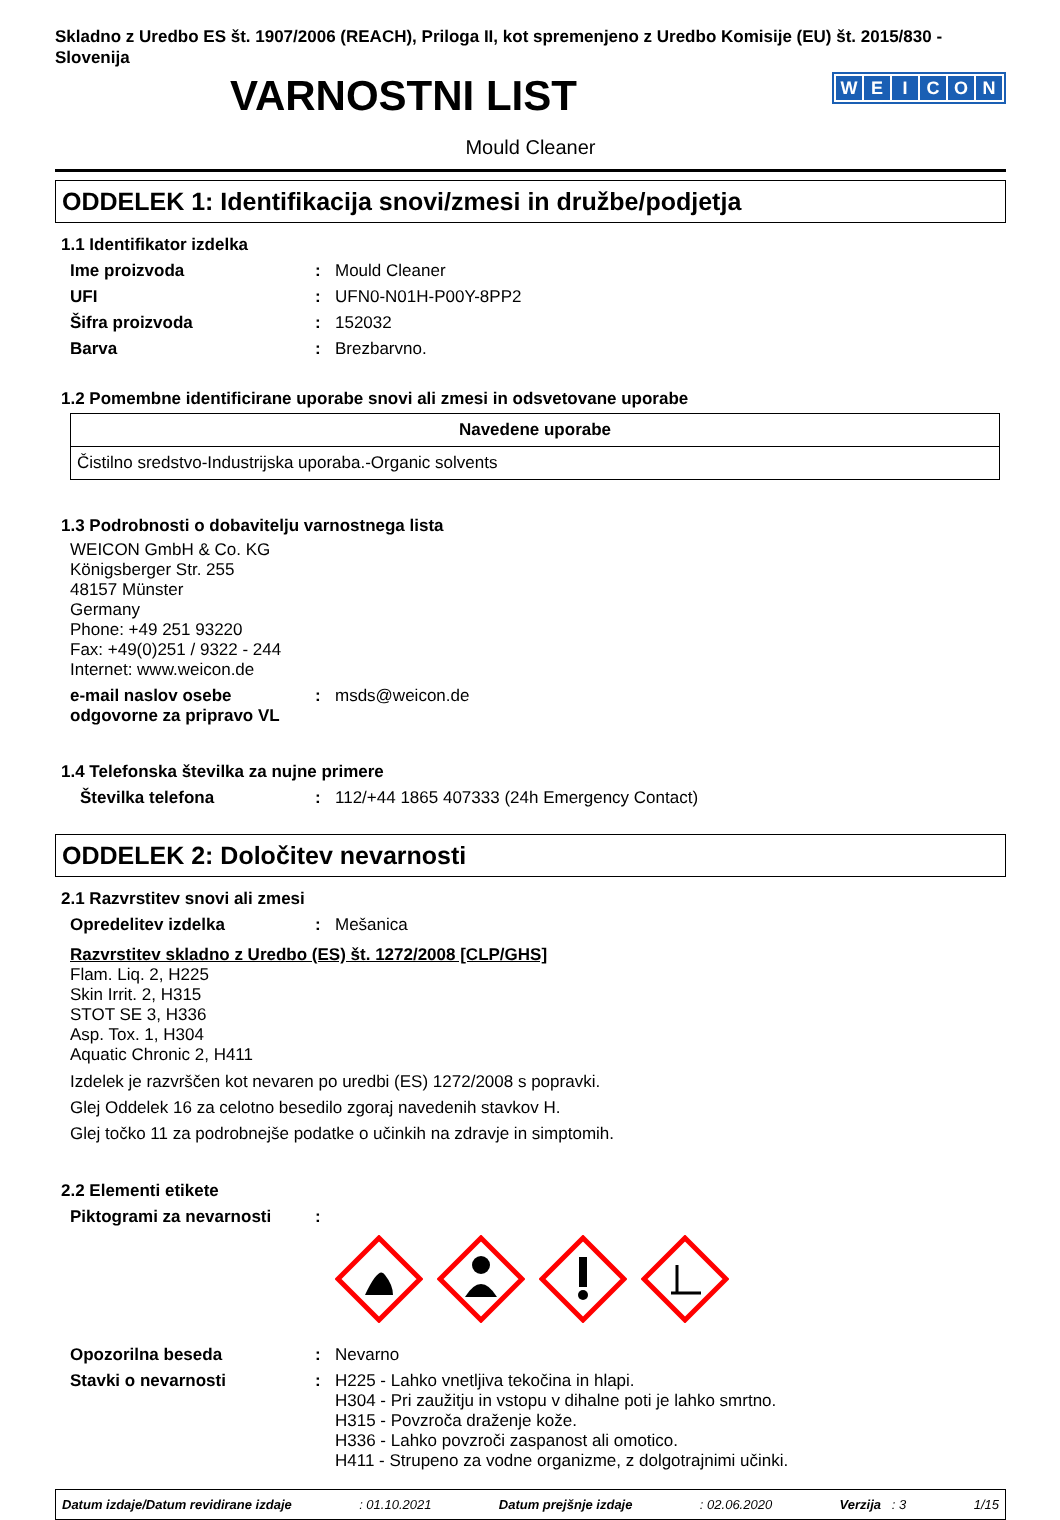Skladno z Uredbo ES št. 1907/2006 (REACH), Priloga II, kot spremenjeno z Uredbo Komisije (EU) št. 2015/830 - Slovenija
VARNOSTNI LIST
WEICON
Mould Cleaner
ODDELEK 1: Identifikacija snovi/zmesi in družbe/podjetja
1.1 Identifikator izdelka
Ime proizvoda : Mould Cleaner
UFI : UFN0-N01H-P00Y-8PP2
Šifra proizvoda : 152032
Barva : Brezbarvno.
1.2 Pomembne identificirane uporabe snovi ali zmesi in odsvetovane uporabe
| Navedene uporabe |
| --- |
| Čistilno sredstvo-Industrijska uporaba.-Organic solvents |
1.3 Podrobnosti o dobavitelju varnostnega lista
WEICON GmbH & Co. KG
Königsberger Str. 255
48157 Münster
Germany
Phone: +49 251 93220
Fax: +49(0)251 / 9322 - 244
Internet: www.weicon.de
e-mail naslov osebe odgovorne za pripravo VL
: msds@weicon.de
1.4 Telefonska številka za nujne primere
Številka telefona : 112/+44 1865 407333 (24h Emergency Contact)
ODDELEK 2: Določitev nevarnosti
2.1 Razvrstitev snovi ali zmesi
Opredelitev izdelka : Mešanica
Razvrstitev skladno z Uredbo (ES) št. 1272/2008 [CLP/GHS]
Flam. Liq. 2, H225
Skin Irrit. 2, H315
STOT SE 3, H336
Asp. Tox. 1, H304
Aquatic Chronic 2, H411
Izdelek je razvrščen kot nevaren po uredbi (ES) 1272/2008 s popravki.
Glej Oddelek 16 za celotno besedilo zgoraj navedenih stavkov H.
Glej točko 11 za podrobnejše podatke o učinkih na zdravje in simptomih.
2.2 Elementi etikete
Piktogrami za nevarnosti :
Opozorilna beseda : Nevarno
Stavki o nevarnosti :
H225 - Lahko vnetljiva tekočina in hlapi.
H304 - Pri zaužitju in vstopu v dihalne poti je lahko smrtno.
H315 - Povzroča draženje kože.
H336 - Lahko povzroči zaspanost ali omotico.
H411 - Strupeno za vodne organizme, z dolgotrajnimi učinki.
Datum izdaje/Datum revidirane izdaje : 01.10.2021 Datum prejšnje izdaje : 02.06.2020 Verzija : 3 1/15